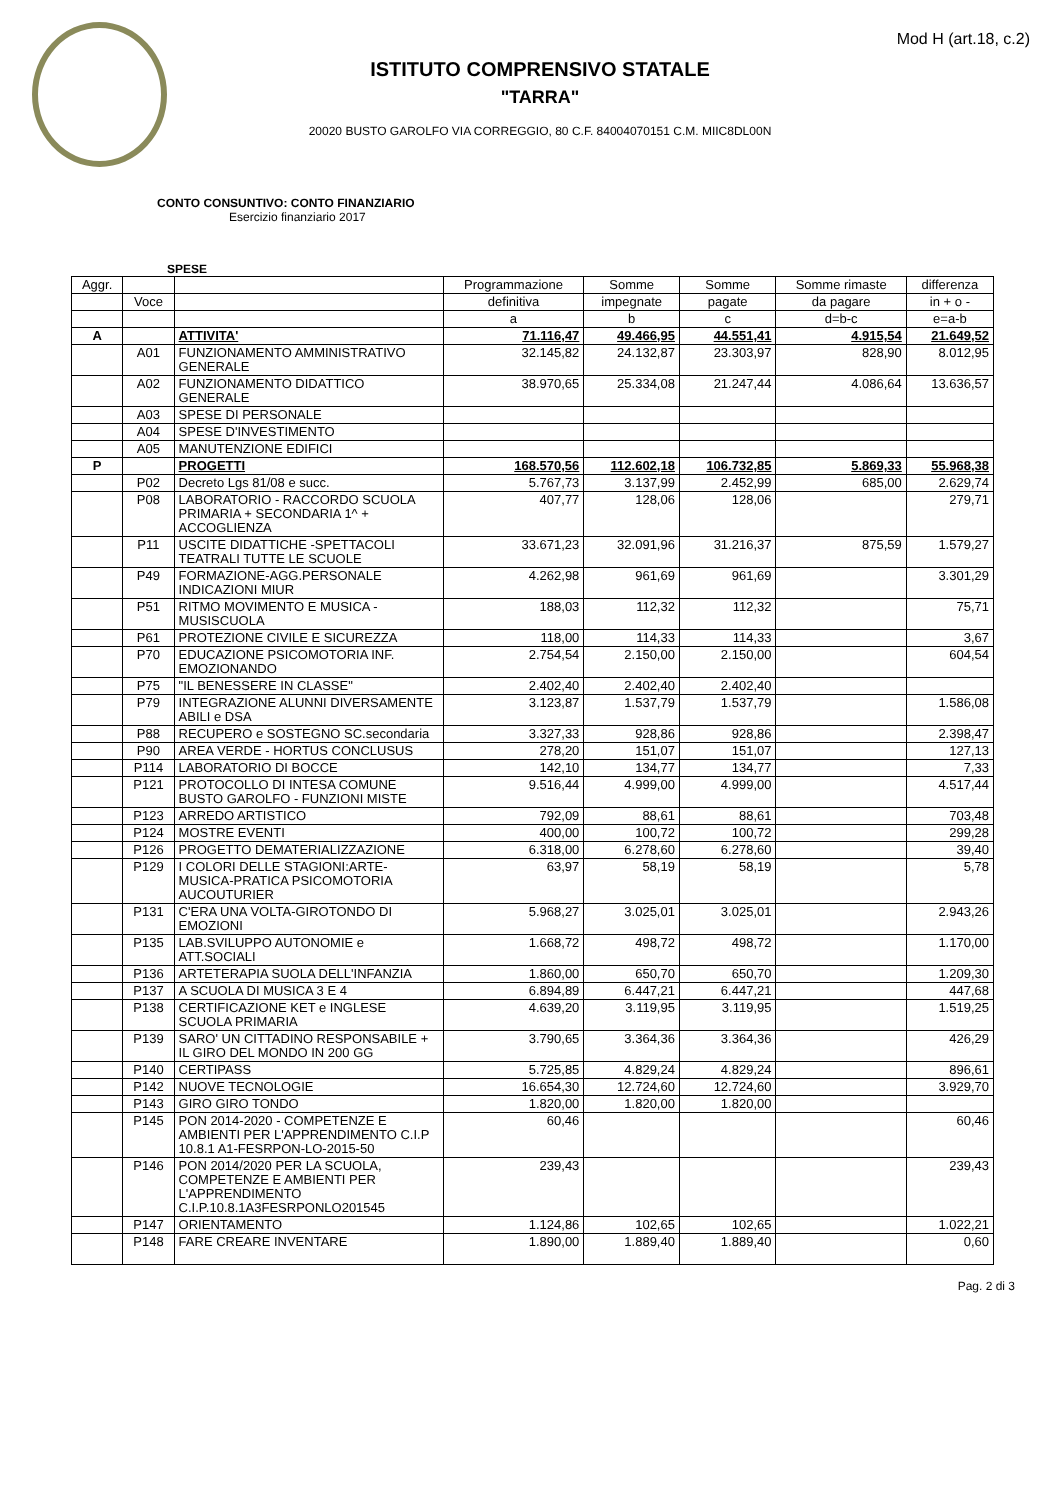Mod H (art.18, c.2)
ISTITUTO COMPRENSIVO STATALE
"TARRA"
20020 BUSTO GAROLFO VIA CORREGGIO, 80 C.F. 84004070151 C.M. MIIC8DL00N
CONTO CONSUNTIVO: CONTO FINANZIARIO
Esercizio finanziario 2017
SPESE
| Aggr. | | | Programmazione | Somme | Somme | Somme rimaste | differenza |
| --- | --- | --- | --- | --- | --- | --- | --- |
| | Voce | | definitiva | impegnate | pagate | da pagare | in + o - |
| | | | a | b | c | d=b-c | e=a-b |
| A | | ATTIVITA' | 71.116,47 | 49.466,95 | 44.551,41 | 4.915,54 | 21.649,52 |
| | A01 | FUNZIONAMENTO AMMINISTRATIVO GENERALE | 32.145,82 | 24.132,87 | 23.303,97 | 828,90 | 8.012,95 |
| | A02 | FUNZIONAMENTO DIDATTICO GENERALE | 38.970,65 | 25.334,08 | 21.247,44 | 4.086,64 | 13.636,57 |
| | A03 | SPESE DI PERSONALE | | | | | |
| | A04 | SPESE D'INVESTIMENTO | | | | | |
| | A05 | MANUTENZIONE EDIFICI | | | | | |
| P | | PROGETTI | 168.570,56 | 112.602,18 | 106.732,85 | 5.869,33 | 55.968,38 |
| | P02 | Decreto Lgs 81/08 e succ. | 5.767,73 | 3.137,99 | 2.452,99 | 685,00 | 2.629,74 |
| | P08 | LABORATORIO - RACCORDO SCUOLA PRIMARIA + SECONDARIA 1^ + ACCOGLIENZA | 407,77 | 128,06 | 128,06 | | 279,71 |
| | P11 | USCITE DIDATTICHE -SPETTACOLI TEATRALI TUTTE LE SCUOLE | 33.671,23 | 32.091,96 | 31.216,37 | 875,59 | 1.579,27 |
| | P49 | FORMAZIONE-AGG.PERSONALE INDICAZIONI MIUR | 4.262,98 | 961,69 | 961,69 | | 3.301,29 |
| | P51 | RITMO MOVIMENTO E MUSICA - MUSISCUOLA | 188,03 | 112,32 | 112,32 | | 75,71 |
| | P61 | PROTEZIONE CIVILE E SICUREZZA | 118,00 | 114,33 | 114,33 | | 3,67 |
| | P70 | EDUCAZIONE PSICOMOTORIA INF. EMOZIONANDO | 2.754,54 | 2.150,00 | 2.150,00 | | 604,54 |
| | P75 | "IL BENESSERE IN CLASSE" | 2.402,40 | 2.402,40 | 2.402,40 | | |
| | P79 | INTEGRAZIONE ALUNNI DIVERSAMENTE ABILI e DSA | 3.123,87 | 1.537,79 | 1.537,79 | | 1.586,08 |
| | P88 | RECUPERO e SOSTEGNO SC.secondaria | 3.327,33 | 928,86 | 928,86 | | 2.398,47 |
| | P90 | AREA VERDE - HORTUS CONCLUSUS | 278,20 | 151,07 | 151,07 | | 127,13 |
| | P114 | LABORATORIO DI BOCCE | 142,10 | 134,77 | 134,77 | | 7,33 |
| | P121 | PROTOCOLLO DI INTESA COMUNE BUSTO GAROLFO - FUNZIONI MISTE | 9.516,44 | 4.999,00 | 4.999,00 | | 4.517,44 |
| | P123 | ARREDO ARTISTICO | 792,09 | 88,61 | 88,61 | | 703,48 |
| | P124 | MOSTRE EVENTI | 400,00 | 100,72 | 100,72 | | 299,28 |
| | P126 | PROGETTO DEMATERIALIZZAZIONE | 6.318,00 | 6.278,60 | 6.278,60 | | 39,40 |
| | P129 | I COLORI DELLE STAGIONI:ARTE-MUSICA-PRATICA PSICOMOTORIA AUCOUTURIER | 63,97 | 58,19 | 58,19 | | 5,78 |
| | P131 | C'ERA UNA VOLTA-GIROTONDO DI EMOZIONI | 5.968,27 | 3.025,01 | 3.025,01 | | 2.943,26 |
| | P135 | LAB.SVILUPPO AUTONOMIE e ATT.SOCIALI | 1.668,72 | 498,72 | 498,72 | | 1.170,00 |
| | P136 | ARTETERAPIA SUOLA DELL'INFANZIA | 1.860,00 | 650,70 | 650,70 | | 1.209,30 |
| | P137 | A SCUOLA DI MUSICA 3 E 4 | 6.894,89 | 6.447,21 | 6.447,21 | | 447,68 |
| | P138 | CERTIFICAZIONE KET e INGLESE SCUOLA PRIMARIA | 4.639,20 | 3.119,95 | 3.119,95 | | 1.519,25 |
| | P139 | SARO' UN CITTADINO RESPONSABILE + IL GIRO DEL MONDO IN 200 GG | 3.790,65 | 3.364,36 | 3.364,36 | | 426,29 |
| | P140 | CERTIPASS | 5.725,85 | 4.829,24 | 4.829,24 | | 896,61 |
| | P142 | NUOVE TECNOLOGIE | 16.654,30 | 12.724,60 | 12.724,60 | | 3.929,70 |
| | P143 | GIRO GIRO TONDO | 1.820,00 | 1.820,00 | 1.820,00 | | |
| | P145 | PON 2014-2020 - COMPETENZE E AMBIENTI PER L'APPRENDIMENTO C.I.P 10.8.1 A1-FESRPON-LO-2015-50 | 60,46 | | | | 60,46 |
| | P146 | PON 2014/2020 PER LA SCUOLA, COMPETENZE E AMBIENTI PER L'APPRENDIMENTO C.I.P.10.8.1A3FESRPONLO201545 | 239,43 | | | | 239,43 |
| | P147 | ORIENTAMENTO | 1.124,86 | 102,65 | 102,65 | | 1.022,21 |
| | P148 | FARE CREARE INVENTARE | 1.890,00 | 1.889,40 | 1.889,40 | | 0,60 |
Pag. 2 di 3